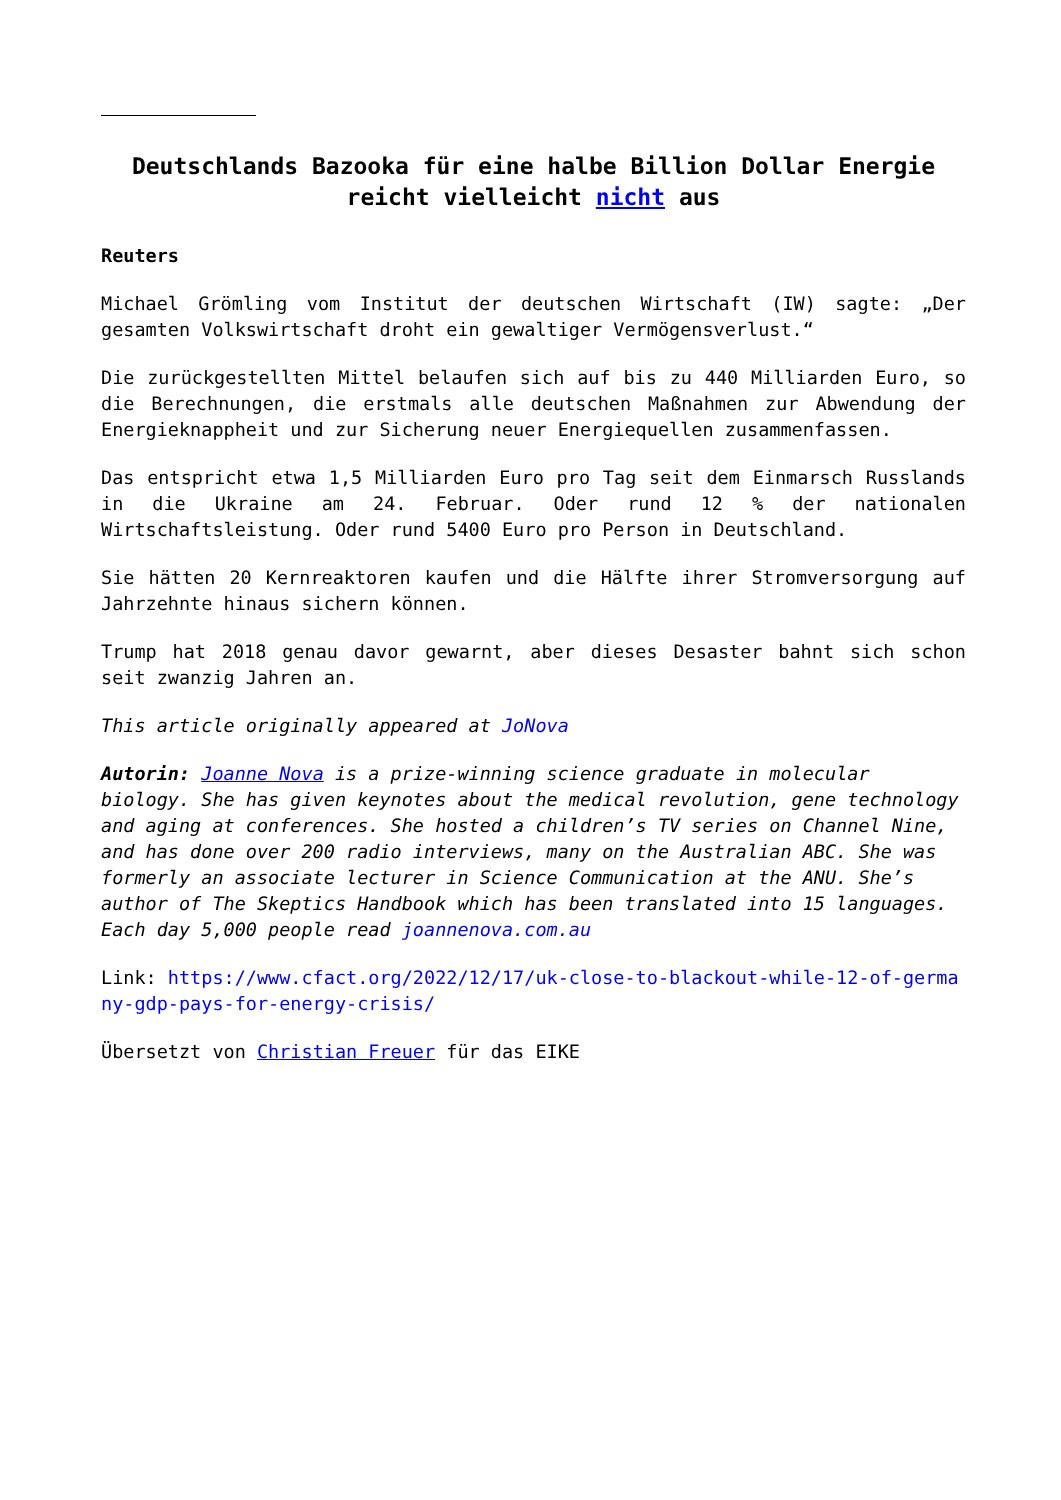Deutschlands Bazooka für eine halbe Billion Dollar Energie reicht vielleicht nicht aus
Reuters
Michael Grömling vom Institut der deutschen Wirtschaft (IW) sagte: „Der gesamten Volkswirtschaft droht ein gewaltiger Vermögensverlust.“
Die zurückgestellten Mittel belaufen sich auf bis zu 440 Milliarden Euro, so die Berechnungen, die erstmals alle deutschen Maßnahmen zur Abwendung der Energieknappheit und zur Sicherung neuer Energiequellen zusammenfassen.
Das entspricht etwa 1,5 Milliarden Euro pro Tag seit dem Einmarsch Russlands in die Ukraine am 24. Februar. Oder rund 12 % der nationalen Wirtschaftsleistung. Oder rund 5400 Euro pro Person in Deutschland.
Sie hätten 20 Kernreaktoren kaufen und die Hälfte ihrer Stromversorgung auf Jahrzehnte hinaus sichern können.
Trump hat 2018 genau davor gewarnt, aber dieses Desaster bahnt sich schon seit zwanzig Jahren an.
This article originally appeared at JoNova
Autorin: Joanne Nova is a prize-winning science graduate in molecular biology. She has given keynotes about the medical revolution, gene technology and aging at conferences. She hosted a children’s TV series on Channel Nine, and has done over 200 radio interviews, many on the Australian ABC. She was formerly an associate lecturer in Science Communication at the ANU. She’s author of The Skeptics Handbook which has been translated into 15 languages. Each day 5,000 people read joannenova.com.au
Link: https://www.cfact.org/2022/12/17/uk-close-to-blackout-while-12-of-germany-gdp-pays-for-energy-crisis/
Übersetzt von Christian Freuer für das EIKE